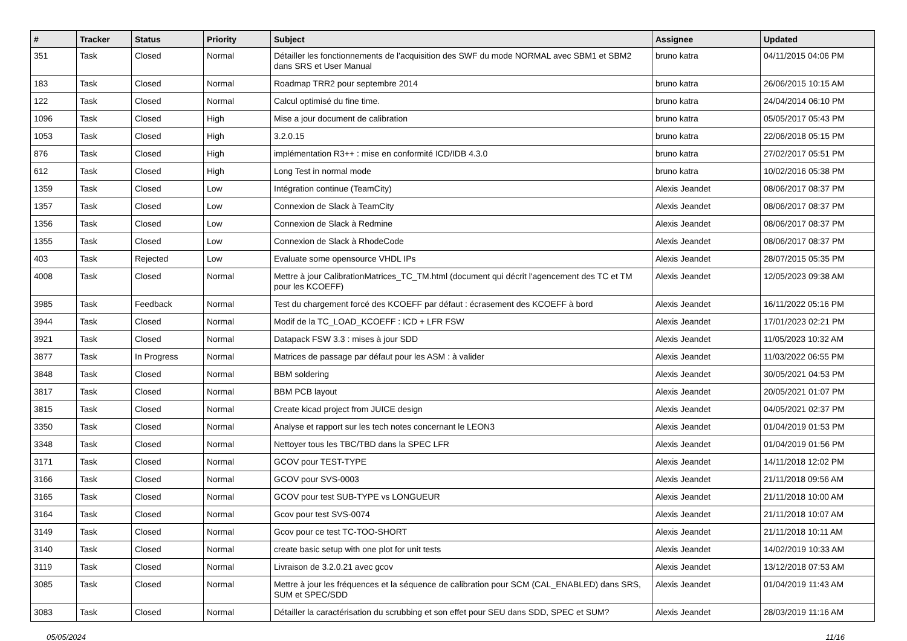| # | Tracker | Status | Priority | Subject | Assignee | Updated |
| --- | --- | --- | --- | --- | --- | --- |
| 351 | Task | Closed | Normal | Détailler les fonctionnements de l'acquisition des SWF du mode NORMAL avec SBM1 et SBM2 dans SRS et User Manual | bruno katra | 04/11/2015 04:06 PM |
| 183 | Task | Closed | Normal | Roadmap TRR2 pour septembre 2014 | bruno katra | 26/06/2015 10:15 AM |
| 122 | Task | Closed | Normal | Calcul optimisé du fine time. | bruno katra | 24/04/2014 06:10 PM |
| 1096 | Task | Closed | High | Mise a jour document de calibration | bruno katra | 05/05/2017 05:43 PM |
| 1053 | Task | Closed | High | 3.2.0.15 | bruno katra | 22/06/2018 05:15 PM |
| 876 | Task | Closed | High | implémentation R3++ : mise en conformité ICD/IDB 4.3.0 | bruno katra | 27/02/2017 05:51 PM |
| 612 | Task | Closed | High | Long Test in normal mode | bruno katra | 10/02/2016 05:38 PM |
| 1359 | Task | Closed | Low | Intégration continue (TeamCity) | Alexis Jeandet | 08/06/2017 08:37 PM |
| 1357 | Task | Closed | Low | Connexion de Slack à TeamCity | Alexis Jeandet | 08/06/2017 08:37 PM |
| 1356 | Task | Closed | Low | Connexion de Slack à Redmine | Alexis Jeandet | 08/06/2017 08:37 PM |
| 1355 | Task | Closed | Low | Connexion de Slack à RhodeCode | Alexis Jeandet | 08/06/2017 08:37 PM |
| 403 | Task | Rejected | Low | Evaluate some opensource VHDL IPs | Alexis Jeandet | 28/07/2015 05:35 PM |
| 4008 | Task | Closed | Normal | Mettre à jour CalibrationMatrices_TC_TM.html (document qui décrit l'agencement des TC et TM pour les KCOEFF) | Alexis Jeandet | 12/05/2023 09:38 AM |
| 3985 | Task | Feedback | Normal | Test du chargement forcé des KCOEFF par défaut : écrasement des KCOEFF à bord | Alexis Jeandet | 16/11/2022 05:16 PM |
| 3944 | Task | Closed | Normal | Modif de la TC_LOAD_KCOEFF : ICD + LFR FSW | Alexis Jeandet | 17/01/2023 02:21 PM |
| 3921 | Task | Closed | Normal | Datapack FSW 3.3 : mises à jour SDD | Alexis Jeandet | 11/05/2023 10:32 AM |
| 3877 | Task | In Progress | Normal | Matrices de passage par défaut pour les ASM : à valider | Alexis Jeandet | 11/03/2022 06:55 PM |
| 3848 | Task | Closed | Normal | BBM soldering | Alexis Jeandet | 30/05/2021 04:53 PM |
| 3817 | Task | Closed | Normal | BBM PCB layout | Alexis Jeandet | 20/05/2021 01:07 PM |
| 3815 | Task | Closed | Normal | Create kicad project from JUICE design | Alexis Jeandet | 04/05/2021 02:37 PM |
| 3350 | Task | Closed | Normal | Analyse et rapport sur les tech notes concernant le LEON3 | Alexis Jeandet | 01/04/2019 01:53 PM |
| 3348 | Task | Closed | Normal | Nettoyer tous les TBC/TBD dans la SPEC LFR | Alexis Jeandet | 01/04/2019 01:56 PM |
| 3171 | Task | Closed | Normal | GCOV pour TEST-TYPE | Alexis Jeandet | 14/11/2018 12:02 PM |
| 3166 | Task | Closed | Normal | GCOV pour SVS-0003 | Alexis Jeandet | 21/11/2018 09:56 AM |
| 3165 | Task | Closed | Normal | GCOV pour test SUB-TYPE vs LONGUEUR | Alexis Jeandet | 21/11/2018 10:00 AM |
| 3164 | Task | Closed | Normal | Gcov pour test SVS-0074 | Alexis Jeandet | 21/11/2018 10:07 AM |
| 3149 | Task | Closed | Normal | Gcov pour ce test TC-TOO-SHORT | Alexis Jeandet | 21/11/2018 10:11 AM |
| 3140 | Task | Closed | Normal | create basic setup with one plot for unit tests | Alexis Jeandet | 14/02/2019 10:33 AM |
| 3119 | Task | Closed | Normal | Livraison de 3.2.0.21 avec gcov | Alexis Jeandet | 13/12/2018 07:53 AM |
| 3085 | Task | Closed | Normal | Mettre à jour les fréquences et la séquence de calibration pour SCM (CAL_ENABLED) dans SRS, SUM et SPEC/SDD | Alexis Jeandet | 01/04/2019 11:43 AM |
| 3083 | Task | Closed | Normal | Détailler la caractérisation du scrubbing et son effet pour SEU dans SDD, SPEC et SUM? | Alexis Jeandet | 28/03/2019 11:16 AM |
05/05/2024 11/16